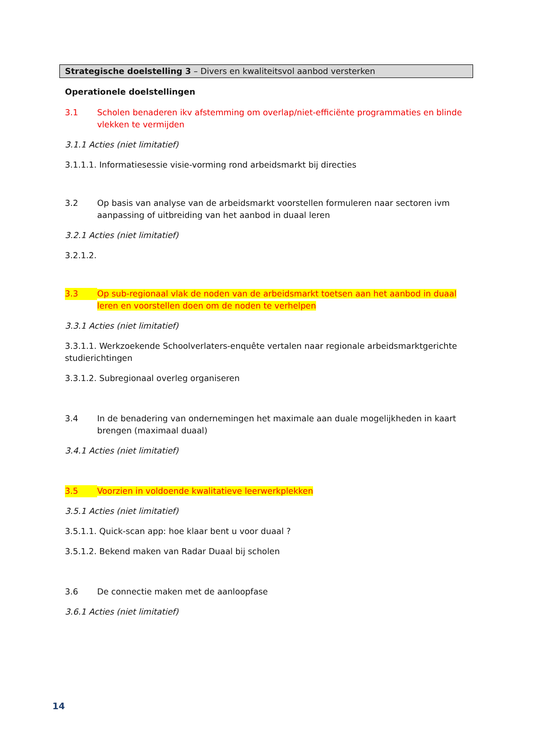Strategische doelstelling 3 – Divers en kwaliteitsvol aanbod versterken
Operationele doelstellingen
3.1 Scholen benaderen ikv afstemming om overlap/niet-efficiënte programmaties en blinde vlekken te vermijden
3.1.1 Acties (niet limitatief)
3.1.1.1. Informatiesessie visie-vorming rond arbeidsmarkt bij directies
3.2 Op basis van analyse van de arbeidsmarkt voorstellen formuleren naar sectoren ivm aanpassing of uitbreiding van het aanbod in duaal leren
3.2.1 Acties (niet limitatief)
3.2.1.2.
3.3 Op sub-regionaal vlak de noden van de arbeidsmarkt toetsen aan het aanbod in duaal leren en voorstellen doen om de noden te verhelpen
3.3.1 Acties (niet limitatief)
3.3.1.1. Werkzoekende Schoolverlaters-enquête vertalen naar regionale arbeidsmarktgerichte studierichtingen
3.3.1.2. Subregionaal overleg organiseren
3.4 In de benadering van ondernemingen het maximale aan duale mogelijkheden in kaart brengen (maximaal duaal)
3.4.1 Acties (niet limitatief)
3.5 Voorzien in voldoende kwalitatieve leerwerkplekken
3.5.1 Acties (niet limitatief)
3.5.1.1. Quick-scan app: hoe klaar bent u voor duaal ?
3.5.1.2. Bekend maken van Radar Duaal bij scholen
3.6 De connectie maken met de aanloopfase
3.6.1 Acties (niet limitatief)
14